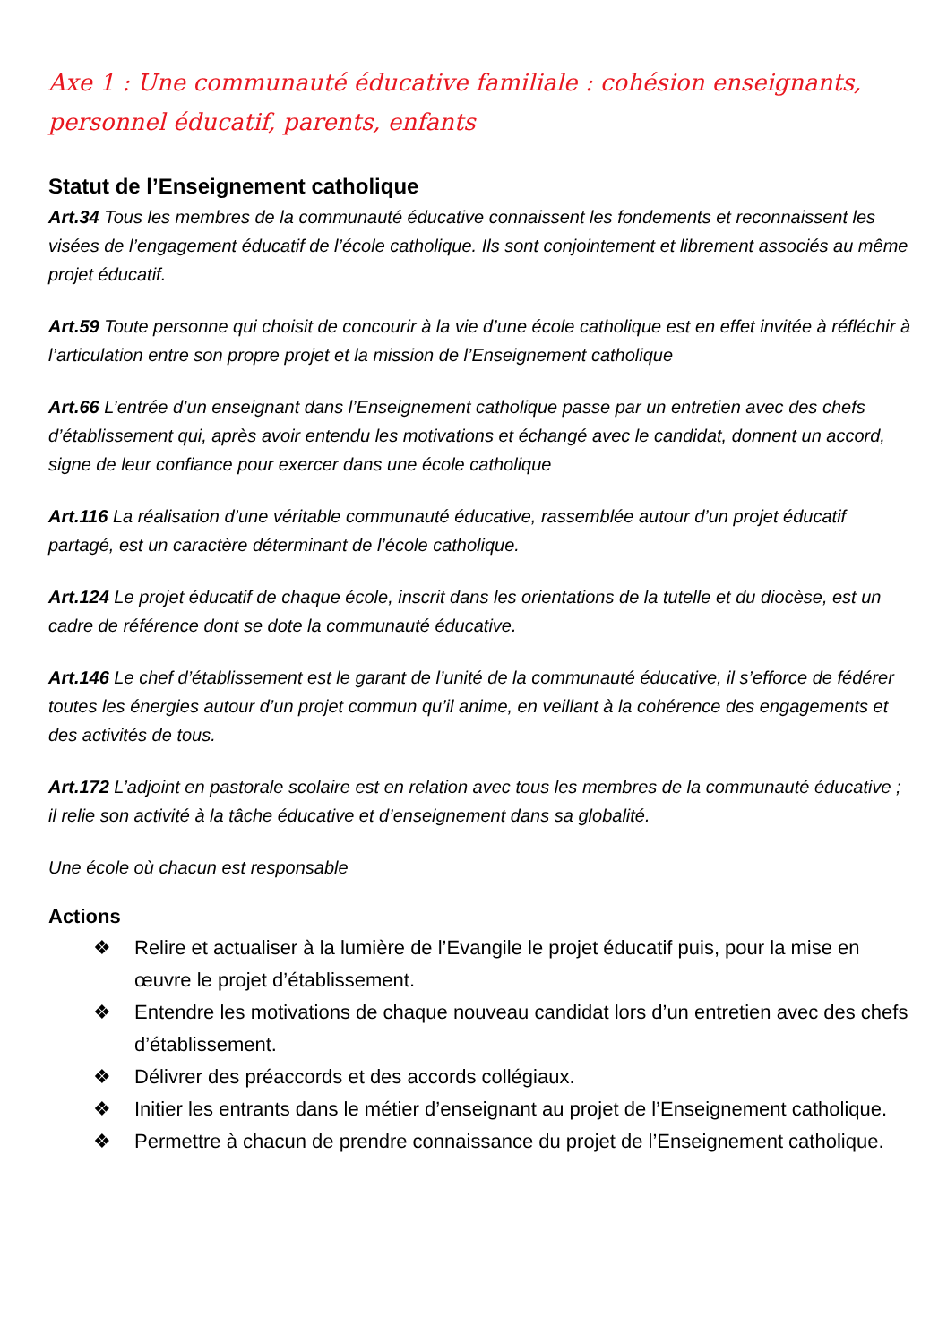Axe 1 : Une communauté éducative familiale : cohésion enseignants, personnel éducatif, parents, enfants
Statut de l’Enseignement catholique
Art.34 Tous les membres de la communauté éducative connaissent les fondements et reconnaissent les visées de l’engagement éducatif de l’école catholique. Ils sont conjointement et librement associés au même projet éducatif.
Art.59 Toute personne qui choisit de concourir à la vie d’une école catholique est en effet invitée à réfléchir à l’articulation entre son propre projet et la mission de l’Enseignement catholique
Art.66 L’entrée d’un enseignant dans l’Enseignement catholique passe par un entretien avec des chefs d’établissement qui, après avoir entendu les motivations et échangé avec le candidat, donnent un accord, signe de leur confiance pour exercer dans une école catholique
Art.116 La réalisation d’une véritable communauté éducative, rassemblée autour d’un projet éducatif partagé, est un caractère déterminant de l’école catholique.
Art.124 Le projet éducatif de chaque école, inscrit dans les orientations de la tutelle et du diocèse, est un cadre de référence dont se dote la communauté éducative.
Art.146 Le chef d’établissement est le garant de l’unité de la communauté éducative, il s’efforce de fédérer toutes les énergies autour d’un projet commun qu’il anime, en veillant à la cohérence des engagements et des activités de tous.
Art.172 L’adjoint en pastorale scolaire est en relation avec tous les membres de la communauté éducative ; il relie son activité à la tâche éducative et d’enseignement dans sa globalité.
Une école où chacun est responsable
Actions
❖ Relire et actualiser à la lumière de l’Evangile le projet éducatif puis, pour la mise en œuvre le projet d’établissement.
❖ Entendre les motivations de chaque nouveau candidat lors d’un entretien avec des chefs d’établissement.
❖ Délivrer des préaccords et des accords collégiaux.
❖ Initier les entrants dans le métier d’enseignant au projet de l’Enseignement catholique.
❖ Permettre à chacun de prendre connaissance du projet de l’Enseignement catholique.